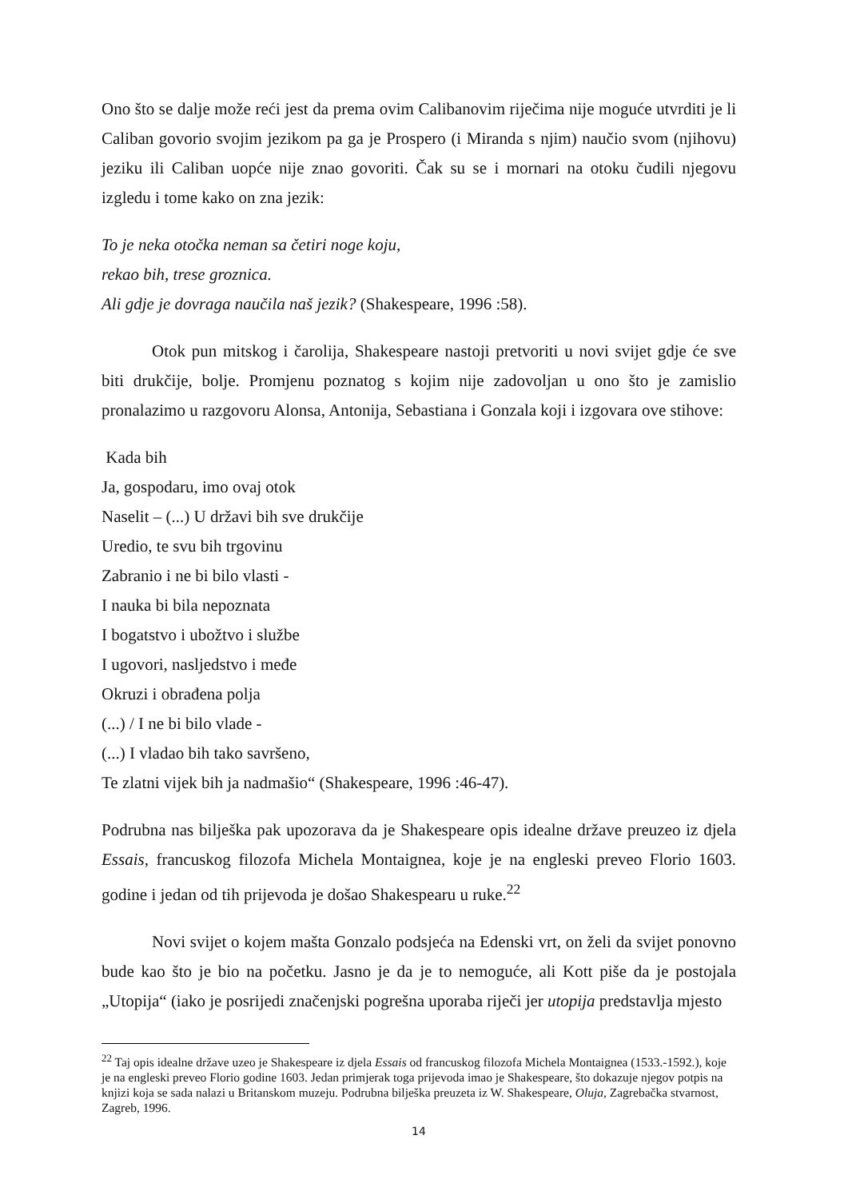Ono što se dalje može reći jest da prema ovim Calibanovim riječima nije moguće utvrditi je li Caliban govorio svojim jezikom pa ga je Prospero (i Miranda s njim) naučio svom (njihovu) jeziku ili Caliban uopće nije znao govoriti. Čak su se i mornari na otoku čudili njegovu izgledu i tome kako on zna jezik:
To je neka otočka neman sa četiri noge koju,
rekao bih, trese groznica.
Ali gdje je dovraga naučila naš jezik? (Shakespeare, 1996 :58).
Otok pun mitskog i čarolija, Shakespeare nastoji pretvoriti u novi svijet gdje će sve biti drukčije, bolje. Promjenu poznatog s kojim nije zadovoljan u ono što je zamislio pronalazimo u razgovoru Alonsa, Antonija, Sebastiana i Gonzala koji i izgovara ove stihove:
Kada bih
Ja, gospodaru, imo ovaj otok
Naselit – (...) U državi bih sve drukčije
Uredio, te svu bih trgovinu
Zabranio i ne bi bilo vlasti -
I nauka bi bila nepoznata
I bogatstvo i ubožtvo i službe
I ugovori, nasljedstvo i međe
Okruzi i obrađena polja
(...) / I ne bi bilo vlade -
(...) I vladao bih tako savršeno,
Te zlatni vijek bih ja nadmašio“ (Shakespeare, 1996 :46-47).
Podrubna nas bilješka pak upozorava da je Shakespeare opis idealne države preuzeo iz djela Essais, francuskog filozofa Michela Montaignea, koje je na engleski preveo Florio 1603. godine i jedan od tih prijevoda je došao Shakespearu u ruke.<sup>22</sup>
Novi svijet o kojem mašta Gonzalo podsjeća na Edenski vrt, on želi da svijet ponovno bude kao što je bio na početku. Jasno je da je to nemoguće, ali Kott piše da je postojala „Utopija“ (iako je posrijedi značenjski pogrešna uporaba riječi jer utopija predstavlja mjesto
<sup>22</sup> Taj opis idealne države uzeo je Shakespeare iz djela Essais od francuskog filozofa Michela Montaignea (1533.-1592.), koje je na engleski preveo Florio godine 1603. Jedan primjerak toga prijevoda imao je Shakespeare, što dokazuje njegov potpis na knjizi koja se sada nalazi u Britanskom muzeju. Podrubna bilješka preuzeta iz W. Shakespeare, Oluja, Zagrebačka stvarnost, Zagreb, 1996.
14